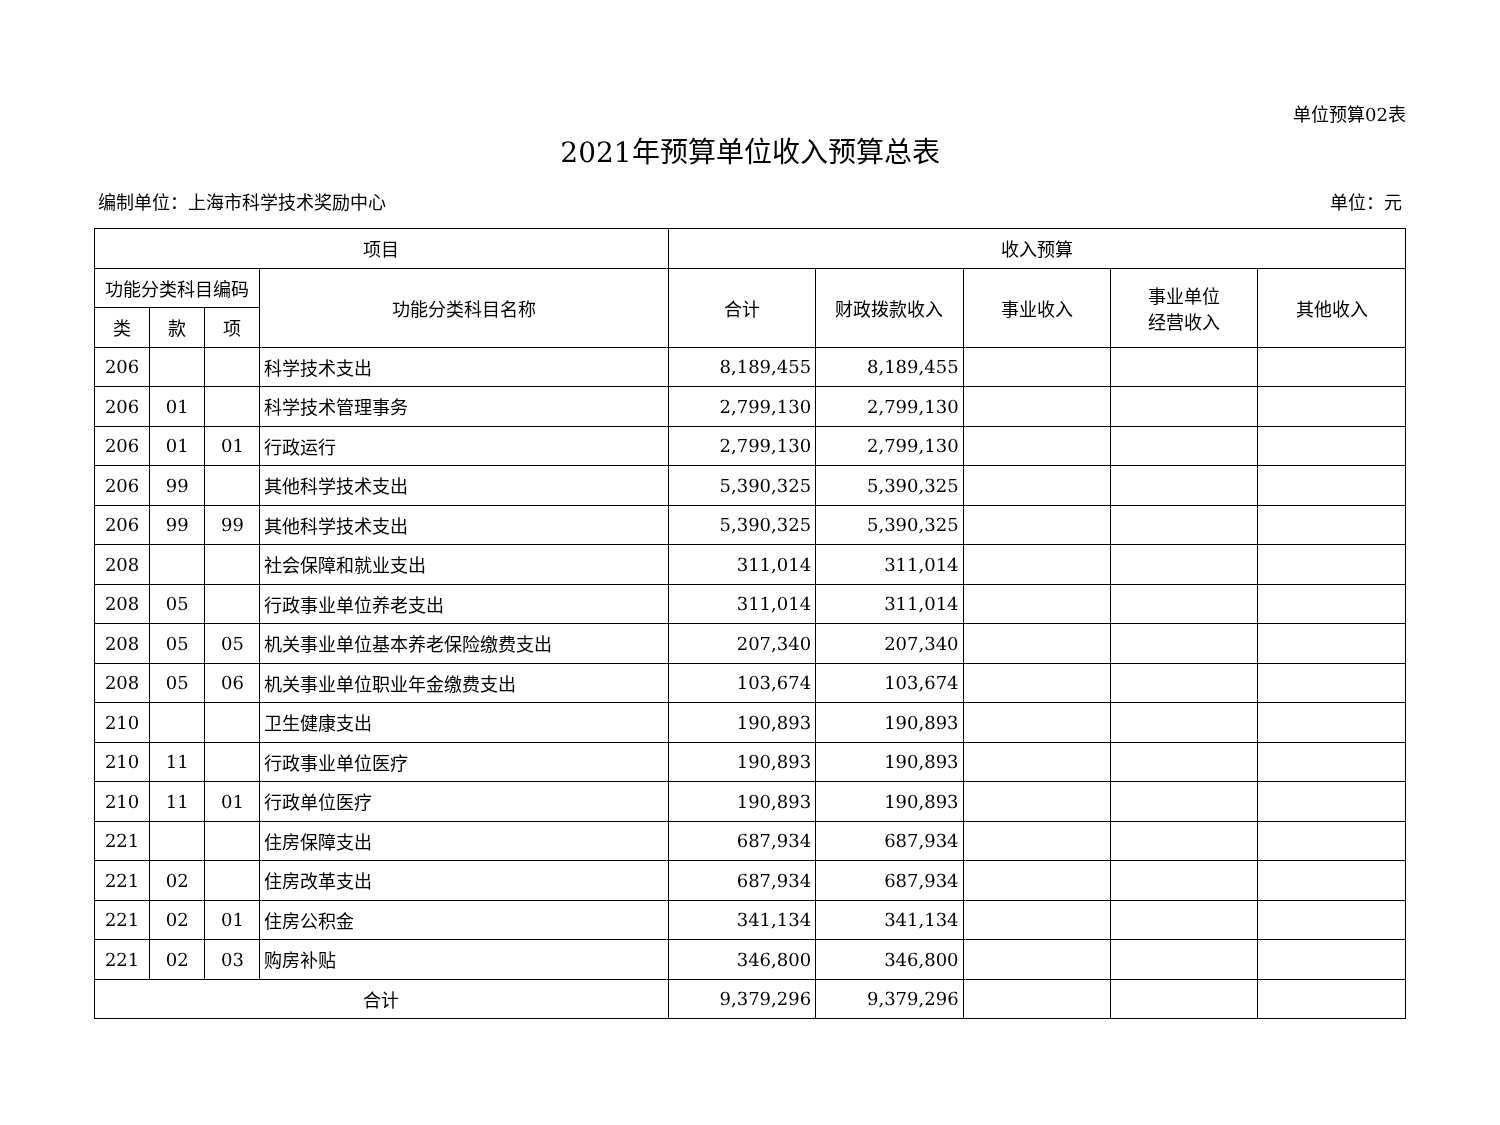单位预算02表
2021年预算单位收入预算总表
编制单位：上海市科学技术奖励中心 单位：元
| 项目 | | | | 收入预算 | | | | |
| --- | --- | --- | --- | --- | --- | --- | --- | --- |
| 功能分类科目编码 | | | 功能分类科目名称 | 合计 | 财政拨款收入 | 事业收入 | 事业单位 经营收入 | 其他收入 |
| 类 | 款 | 项 | | | | | | |
| 206 | | | 科学技术支出 | 8,189,455 | 8,189,455 | | | |
| 206 | 01 | | 科学技术管理事务 | 2,799,130 | 2,799,130 | | | |
| 206 | 01 | 01 | 行政运行 | 2,799,130 | 2,799,130 | | | |
| 206 | 99 | | 其他科学技术支出 | 5,390,325 | 5,390,325 | | | |
| 206 | 99 | 99 | 其他科学技术支出 | 5,390,325 | 5,390,325 | | | |
| 208 | | | 社会保障和就业支出 | 311,014 | 311,014 | | | |
| 208 | 05 | | 行政事业单位养老支出 | 311,014 | 311,014 | | | |
| 208 | 05 | 05 | 机关事业单位基本养老保险缴费支出 | 207,340 | 207,340 | | | |
| 208 | 05 | 06 | 机关事业单位职业年金缴费支出 | 103,674 | 103,674 | | | |
| 210 | | | 卫生健康支出 | 190,893 | 190,893 | | | |
| 210 | 11 | | 行政事业单位医疗 | 190,893 | 190,893 | | | |
| 210 | 11 | 01 | 行政单位医疗 | 190,893 | 190,893 | | | |
| 221 | | | 住房保障支出 | 687,934 | 687,934 | | | |
| 221 | 02 | | 住房改革支出 | 687,934 | 687,934 | | | |
| 221 | 02 | 01 | 住房公积金 | 341,134 | 341,134 | | | |
| 221 | 02 | 03 | 购房补贴 | 346,800 | 346,800 | | | |
| 合计 | | | | 9,379,296 | 9,379,296 | | | |